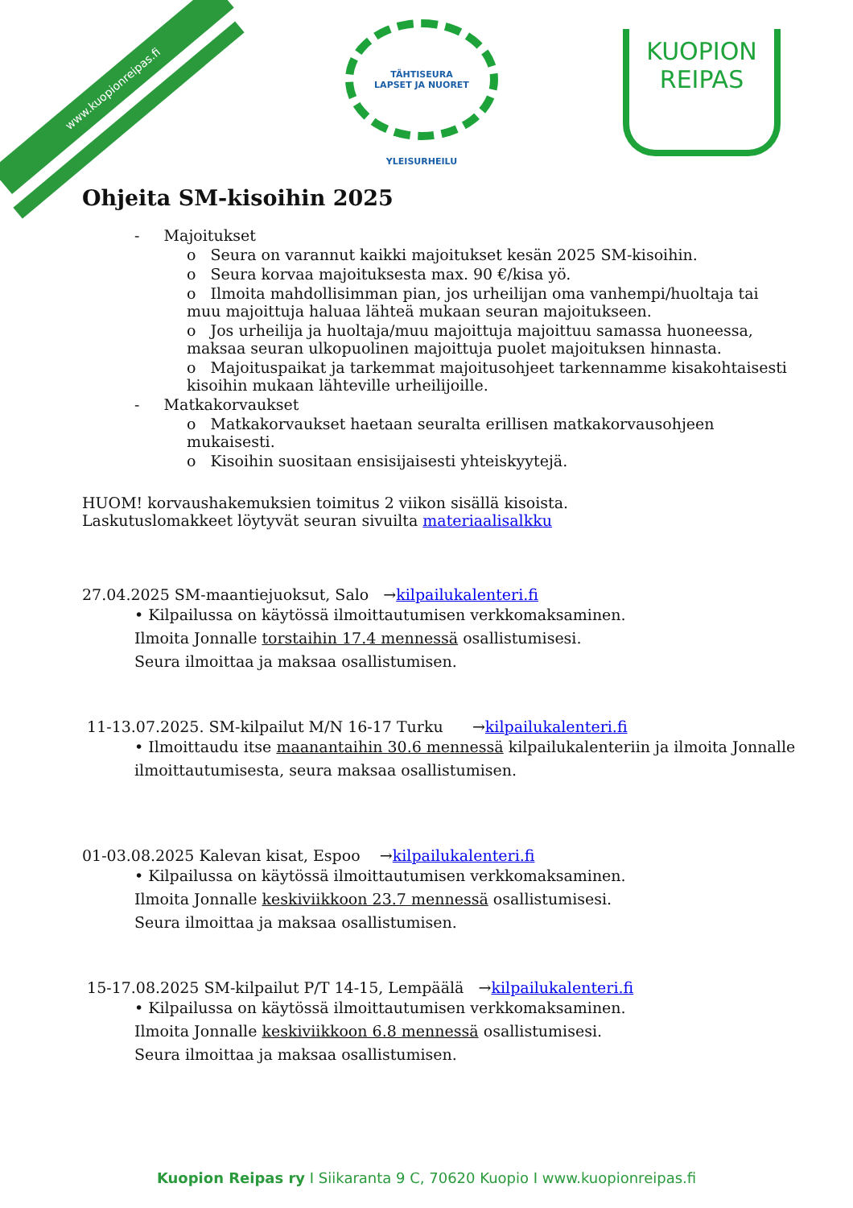www.kuopionreipas.fi
TÄHTISEURA
LAPSET JA NUORET
YLEISURHEILU
KUOPION
REIPAS
Ohjeita SM-kisoihin 2025
- Majoitukset
o Seura on varannut kaikki majoitukset kesän 2025 SM-kisoihin.
o Seura korvaa majoituksesta max. 90 €/kisa yö.
o Ilmoita mahdollisimman pian, jos urheilijan oma vanhempi/huoltaja tai muu majoittuja haluaa lähteä mukaan seuran majoitukseen.
o Jos urheilija ja huoltaja/muu majoittuja majoittuu samassa huoneessa, maksaa seuran ulkopuolinen majoittuja puolet majoituksen hinnasta.
o Majoituspaikat ja tarkemmat majoitusohjeet tarkennamme kisakohtaisesti kisoihin mukaan lähteville urheilijoille.
- Matkakorvaukset
o Matkakorvaukset haetaan seuralta erillisen matkakorvausohjeen mukaisesti.
o Kisoihin suositaan ensisijaisesti yhteiskyytejä.
HUOM! korvaushakemuksien toimitus 2 viikon sisällä kisoista.
Laskutuslomakkeet löytyvät seuran sivuilta materiaalisalkku
27.04.2025 SM-maantiejuoksut, Salo →kilpailukalenteri.fi
• Kilpailussa on käytössä ilmoittautumisen verkkomaksaminen.
Ilmoita Jonnalle torstaihin 17.4 mennessä osallistumisesi.
Seura ilmoittaa ja maksaa osallistumisen.
11-13.07.2025. SM-kilpailut M/N 16-17 Turku →kilpailukalenteri.fi
• Ilmoittaudu itse maanantaihin 30.6 mennessä kilpailukalenteriin ja ilmoita Jonnalle ilmoittautumisesta, seura maksaa osallistumisen.
01-03.08.2025 Kalevan kisat, Espoo →kilpailukalenteri.fi
• Kilpailussa on käytössä ilmoittautumisen verkkomaksaminen.
Ilmoita Jonnalle keskiviikkoon 23.7 mennessä osallistumisesi.
Seura ilmoittaa ja maksaa osallistumisen.
15-17.08.2025 SM-kilpailut P/T 14-15, Lempäälä →kilpailukalenteri.fi
• Kilpailussa on käytössä ilmoittautumisen verkkomaksaminen.
Ilmoita Jonnalle keskiviikkoon 6.8 mennessä osallistumisesi.
Seura ilmoittaa ja maksaa osallistumisen.
Kuopion Reipas ry I Siikaranta 9 C, 70620 Kuopio I www.kuopionreipas.fi